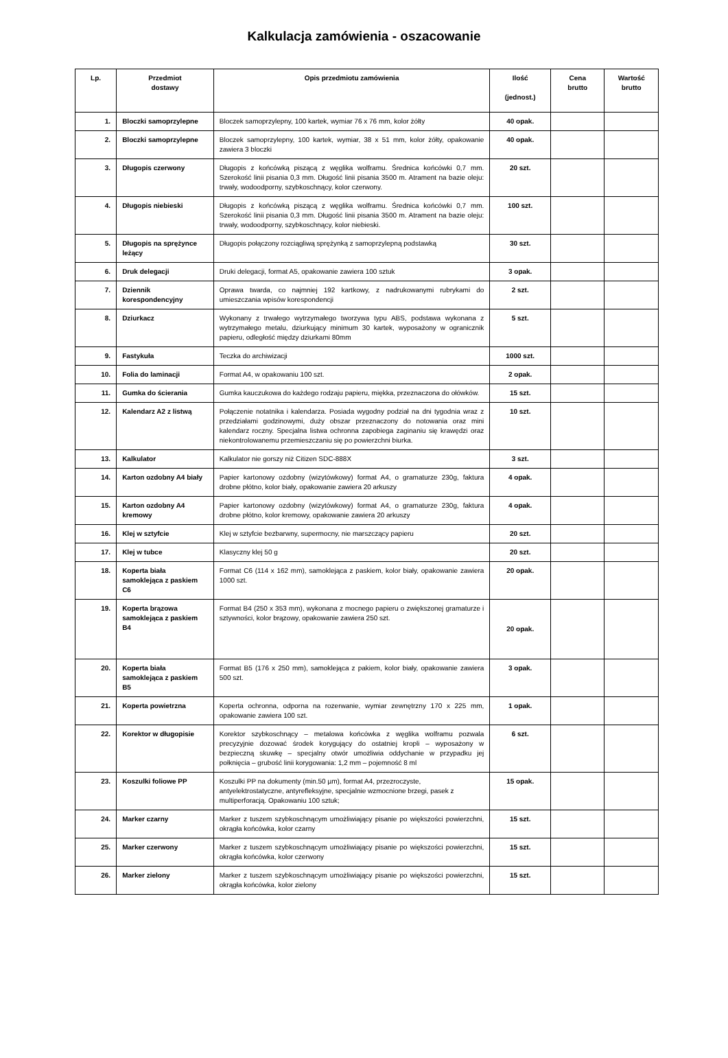Kalkulacja zamówienia - oszacowanie
| Lp. | Przedmiot dostawy | Opis przedmiotu zamówienia | Ilość (jednost.) | Cena brutto | Wartość brutto |
| --- | --- | --- | --- | --- | --- |
| 1. | Bloczki samoprzylepne | Bloczek samoprzylepny, 100 kartek, wymiar 76 x 76 mm, kolor żółty | 40 opak. | | |
| 2. | Bloczki samoprzylepne | Bloczek samoprzylepny, 100 kartek, wymiar, 38 x 51 mm, kolor żółty, opakowanie zawiera 3 bloczki | 40 opak. | | |
| 3. | Długopis czerwony | Długopis z końcówką piszącą z węglika wolframu. Średnica końcówki 0,7 mm. Szerokość linii pisania 0,3 mm. Długość linii pisania 3500 m. Atrament na bazie oleju: trwały, wodoodporny, szybkoschnący, kolor czerwony. | 20 szt. | | |
| 4. | Długopis niebieski | Długopis z końcówką piszącą z węglika wolframu. Średnica końcówki 0,7 mm. Szerokość linii pisania 0,3 mm. Długość linii pisania 3500 m. Atrament na bazie oleju: trwały, wodoodporny, szybkoschnący, kolor niebieski. | 100 szt. | | |
| 5. | Długopis na sprężynce leżący | Długopis połączony rozciągliwą sprężynką z samoprzylepną podstawką | 30 szt. | | |
| 6. | Druk delegacji | Druki delegacji, format A5, opakowanie zawiera 100 sztuk | 3 opak. | | |
| 7. | Dziennik korespondencyjny | Oprawa twarda, co najmniej 192 kartkowy, z nadrukowanymi rubrykami do umieszczania wpisów korespondencji | 2 szt. | | |
| 8. | Dziurkacz | Wykonany z trwałego wytrzymałego tworzywa typu ABS, podstawa wykonana z wytrzymałego metalu, dziurkujący minimum 30 kartek, wyposażony w ogranicznik papieru, odległość między dziurkami 80mm | 5 szt. | | |
| 9. | Fastykuła | Teczka do archiwizacji | 1000 szt. | | |
| 10. | Folia do laminacji | Format A4, w opakowaniu 100 szt. | 2 opak. | | |
| 11. | Gumka do ścierania | Gumka kauczukowa do każdego rodzaju papieru, miękka, przeznaczona do ołówków. | 15 szt. | | |
| 12. | Kalendarz A2 z listwą | Połączenie notatnika i kalendarza. Posiada wygodny podział na dni tygodnia wraz z przedziałami godzinowymi, duży obszar przeznaczony do notowania oraz mini kalendarz roczny. Specjalna listwa ochronna zapobiega zaginaniu się krawędzi oraz niekontrolowanemu przemieszczaniu się po powierzchni biurka. | 10 szt. | | |
| 13. | Kalkulator | Kalkulator nie gorszy niż Citizen SDC-888X | 3 szt. | | |
| 14. | Karton ozdobny A4 biały | Papier kartonowy ozdobny (wizytówkowy) format A4, o gramaturze 230g, faktura drobne płótno, kolor biały, opakowanie zawiera 20 arkuszy | 4 opak. | | |
| 15. | Karton ozdobny A4 kremowy | Papier kartonowy ozdobny (wizytówkowy) format A4, o gramaturze 230g, faktura drobne płótno, kolor kremowy, opakowanie zawiera 20 arkuszy | 4 opak. | | |
| 16. | Klej w sztyfcie | Klej w sztyfcie bezbarwny, supermocny, nie marszczący papieru | 20 szt. | | |
| 17. | Klej w tubce | Klasyczny klej 50 g | 20 szt. | | |
| 18. | Koperta biała samoklejąca z paskiem C6 | Format C6 (114 x 162 mm), samoklejąca z paskiem, kolor biały, opakowanie zawiera 1000 szt. | 20 opak. | | |
| 19. | Koperta brązowa samoklejąca z paskiem B4 | Format B4 (250 x 353 mm), wykonana z mocnego papieru o zwiększonej gramaturze i sztywności, kolor brązowy, opakowanie zawiera 250 szt. | 20 opak. | | |
| 20. | Koperta biała samoklejąca z paskiem B5 | Format B5 (176 x 250 mm), samoklejąca z pakiem, kolor biały, opakowanie zawiera 500 szt. | 3 opak. | | |
| 21. | Koperta powietrzna | Koperta ochronna, odporna na rozerwanie, wymiar zewnętrzny 170 x 225 mm, opakowanie zawiera 100 szt. | 1 opak. | | |
| 22. | Korektor w długopisie | Korektor szybkoschnący – metalowa końcówka z węglika wolframu pozwala precyzyjnie dozować środek korygujący do ostatniej kropli – wyposażony w bezpieczną skuwkę – specjalny otwór umożliwia oddychanie w przypadku jej połknięcia – grubość linii korygowania: 1,2 mm – pojemność 8 ml | 6 szt. | | |
| 23. | Koszulki foliowe PP | Koszulki PP na dokumenty (min.50 µm), format A4, przezroczyste, antyelektrostatyczne, antyrefleksyjne, specjalnie wzmocnione brzegi, pasek z multiperforacją. Opakowaniu 100 sztuk; | 15 opak. | | |
| 24. | Marker czarny | Marker z tuszem szybkoschnącym umożliwiający pisanie po większości powierzchni, okrągła końcówka, kolor czarny | 15 szt. | | |
| 25. | Marker czerwony | Marker z tuszem szybkoschnącym umożliwiający pisanie po większości powierzchni, okrągła końcówka, kolor czerwony | 15 szt. | | |
| 26. | Marker zielony | Marker z tuszem szybkoschnącym umożliwiający pisanie po większości powierzchni, okrągła końcówka, kolor zielony | 15 szt. | | |